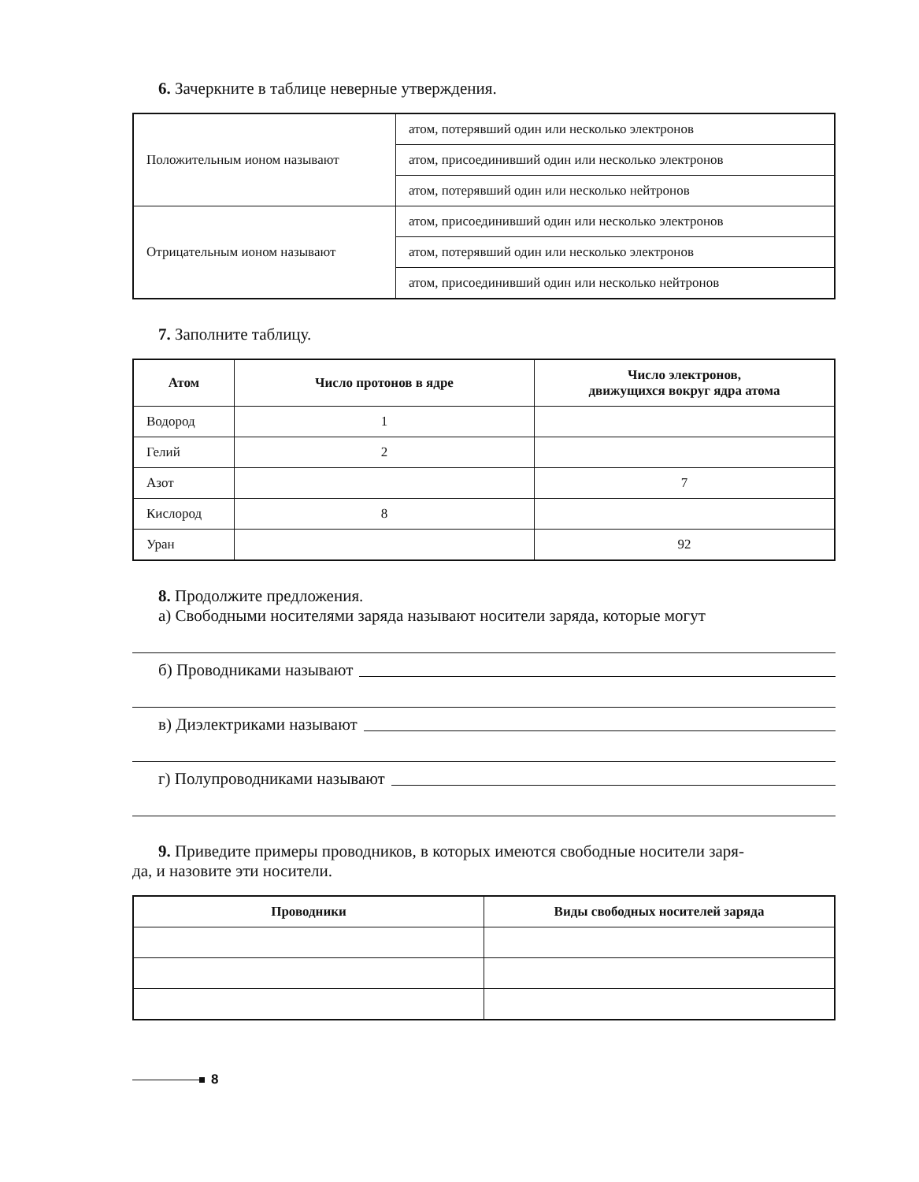6. Зачеркните в таблице неверные утверждения.
| Положительным ионом называют | атом, потерявший один или несколько электронов |
| | атом, присоединивший один или несколько электронов |
| | атом, потерявший один или несколько нейтронов |
| Отрицательным ионом называют | атом, присоединивший один или несколько электронов |
| | атом, потерявший один или несколько электронов |
| | атом, присоединивший один или несколько нейтронов |
7. Заполните таблицу.
| Атом | Число протонов в ядре | Число электронов, движущихся вокруг ядра атома |
| --- | --- | --- |
| Водород | 1 | |
| Гелий | 2 | |
| Азот | | 7 |
| Кислород | 8 | |
| Уран | | 92 |
8. Продолжите предложения.
а) Свободными носителями заряда называют носители заряда, которые могут
б) Проводниками называют
в) Диэлектриками называют
г) Полупроводниками называют
9. Приведите примеры проводников, в которых имеются свободные носители заря-
да, и назовите эти носители.
| Проводники | Виды свободных носителей заряда |
| --- | --- |
8